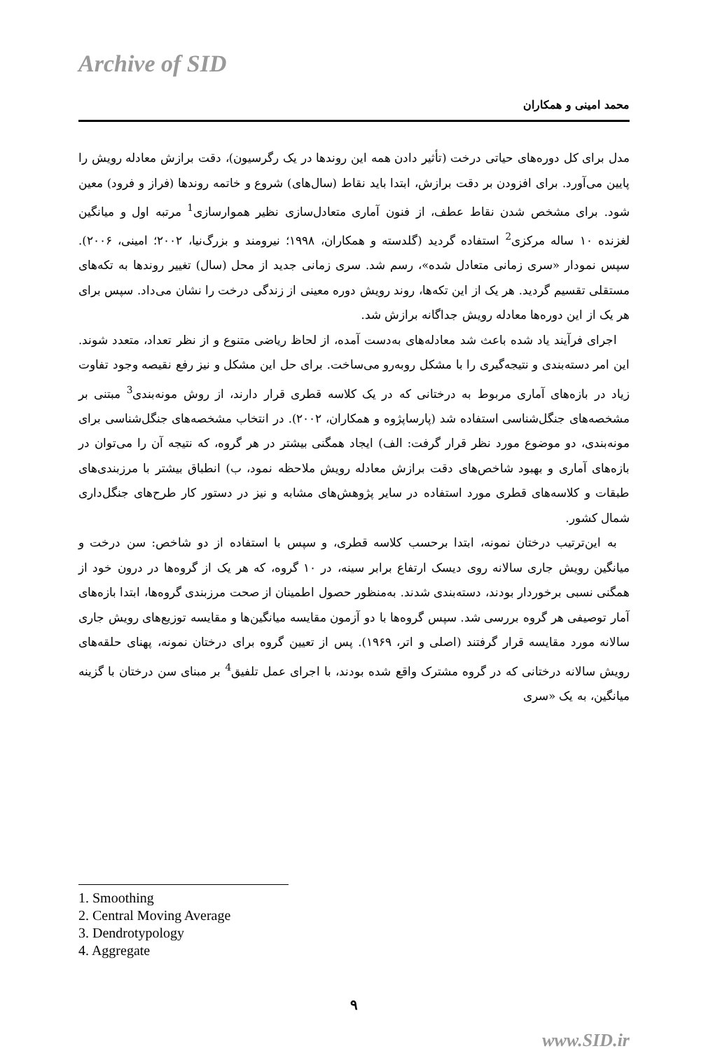Archive of SID
محمد امینی و همکاران
مدل برای کل دوره‌های حیاتی درخت (تأثیر دادن همه این روندها در یک رگرسیون)، دقت برازش معادله رویش را پایین می‌آورد. برای افزودن بر دقت برازش، ابتدا باید نقاط (سال‌های) شروع و خاتمه روندها (فراز و فرود) معین شود. برای مشخص شدن نقاط عطف، از فنون آماری متعادل‌سازی نظیر هموارسازی<sup>1</sup> مرتبه اول و میانگین لغزنده ۱۰ ساله مرکزی<sup>2</sup> استفاده گردید (گلدسته و همکاران، ۱۹۹۸؛ نیرومند و بزرگ‌نیا، ۲۰۰۲؛ امینی، ۲۰۰۶). سپس نمودار «سری زمانی متعادل شده»، رسم شد. سری زمانی جدید از محل (سال) تغییر روندها به تکه‌های مستقلی تقسیم گردید. هر یک از این تکه‌ها، روند رویش دوره معینی از زندگی درخت را نشان می‌داد. سپس برای هر یک از این دوره‌ها معادله رویش جداگانه برازش شد.
اجرای فرآیند یاد شده باعث شد معادله‌های به‌دست آمده، از لحاظ ریاضی متنوع و از نظر تعداد، متعدد شوند. این امر دسته‌بندی و نتیجه‌گیری را با مشکل روبه‌رو می‌ساخت. برای حل این مشکل و نیز رفع نقیصه وجود تفاوت زیاد در بازه‌های آماری مربوط به درختانی که در یک کلاسه قطری قرار دارند، از روش مونه‌بندی<sup>3</sup> مبتنی بر مشخصه‌های جنگل‌شناسی استفاده شد (پارساپژوه و همکاران، ۲۰۰۲). در انتخاب مشخصه‌های جنگل‌شناسی برای مونه‌بندی، دو موضوع مورد نظر قرار گرفت: الف) ایجاد همگنی بیشتر در هر گروه، که نتیجه آن را می‌توان در بازه‌های آماری و بهبود شاخص‌های دقت برازش معادله رویش ملاحظه نمود، ب) انطباق بیشتر با مرزبندی‌های طبقات و کلاسه‌های قطری مورد استفاده در سایر پژوهش‌های مشابه و نیز در دستور کار طرح‌های جنگل‌داری شمال کشور.
به این‌ترتیب درختان نمونه، ابتدا برحسب کلاسه قطری، و سپس با استفاده از دو شاخص: سن درخت و میانگین رویش جاری سالانه روی دیسک ارتفاع برابر سینه، در ۱۰ گروه، که هر یک از گروه‌ها در درون خود از همگنی نسبی برخوردار بودند، دسته‌بندی شدند. به‌منظور حصول اطمینان از صحت مرزبندی گروه‌ها، ابتدا بازه‌های آمار توصیفی هر گروه بررسی شد. سپس گروه‌ها با دو آزمون مقایسه میانگین‌ها و مقایسه توزیع‌های رویش جاری سالانه مورد مقایسه قرار گرفتند (اصلی و اتر، ۱۹۶۹). پس از تعیین گروه برای درختان نمونه، پهنای حلقه‌های رویش سالانه درختانی که در گروه مشترک واقع شده بودند، با اجرای عمل تلفیق<sup>4</sup> بر مبنای سن درختان با گزینه میانگین، به یک «سری
1. Smoothing
2. Central Moving Average
3. Dendrotypology
4. Aggregate
۹
www.SID.ir